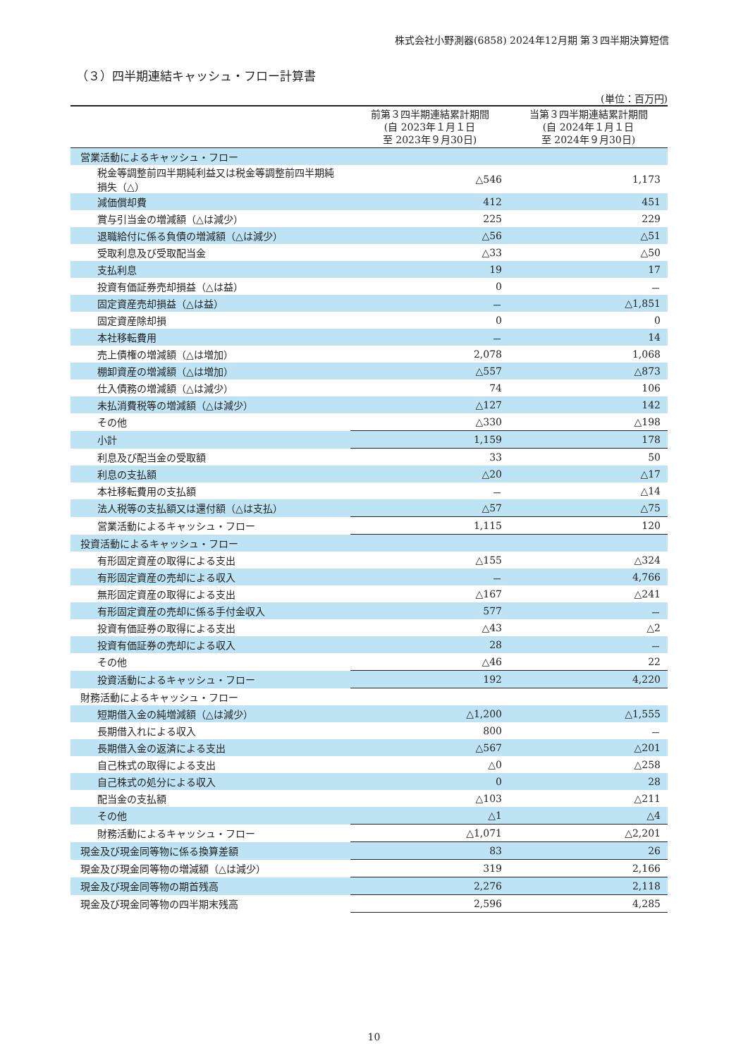株式会社小野測器(6858) 2024年12月期 第３四半期決算短信
（３）四半期連結キャッシュ・フロー計算書
(単位：百万円)
| | 前第３四半期連結累計期間 (自 2023年１月１日 至 2023年９月30日) | 当第３四半期連結累計期間 (自 2024年１月１日 至 2024年９月30日) |
| --- | --- | --- |
| 営業活動によるキャッシュ・フロー | | |
| 税金等調整前四半期純利益又は税金等調整前四半期純損失（△） | △546 | 1,173 |
| 減価償却費 | 412 | 451 |
| 賞与引当金の増減額（△は減少） | 225 | 229 |
| 退職給付に係る負債の増減額（△は減少） | △56 | △51 |
| 受取利息及び受取配当金 | △33 | △50 |
| 支払利息 | 19 | 17 |
| 投資有価証券売却損益（△は益） | 0 | － |
| 固定資産売却損益（△は益） | － | △1,851 |
| 固定資産除却損 | 0 | 0 |
| 本社移転費用 | － | 14 |
| 売上債権の増減額（△は増加） | 2,078 | 1,068 |
| 棚卸資産の増減額（△は増加） | △557 | △873 |
| 仕入債務の増減額（△は減少） | 74 | 106 |
| 未払消費税等の増減額（△は減少） | △127 | 142 |
| その他 | △330 | △198 |
| 小計 | 1,159 | 178 |
| 利息及び配当金の受取額 | 33 | 50 |
| 利息の支払額 | △20 | △17 |
| 本社移転費用の支払額 | － | △14 |
| 法人税等の支払額又は還付額（△は支払） | △57 | △75 |
| 営業活動によるキャッシュ・フロー | 1,115 | 120 |
| 投資活動によるキャッシュ・フロー | | |
| 有形固定資産の取得による支出 | △155 | △324 |
| 有形固定資産の売却による収入 | － | 4,766 |
| 無形固定資産の取得による支出 | △167 | △241 |
| 有形固定資産の売却に係る手付金収入 | 577 | － |
| 投資有価証券の取得による支出 | △43 | △2 |
| 投資有価証券の売却による収入 | 28 | － |
| その他 | △46 | 22 |
| 投資活動によるキャッシュ・フロー | 192 | 4,220 |
| 財務活動によるキャッシュ・フロー | | |
| 短期借入金の純増減額（△は減少） | △1,200 | △1,555 |
| 長期借入れによる収入 | 800 | － |
| 長期借入金の返済による支出 | △567 | △201 |
| 自己株式の取得による支出 | △0 | △258 |
| 自己株式の処分による収入 | 0 | 28 |
| 配当金の支払額 | △103 | △211 |
| その他 | △1 | △4 |
| 財務活動によるキャッシュ・フロー | △1,071 | △2,201 |
| 現金及び現金同等物に係る換算差額 | 83 | 26 |
| 現金及び現金同等物の増減額（△は減少） | 319 | 2,166 |
| 現金及び現金同等物の期首残高 | 2,276 | 2,118 |
| 現金及び現金同等物の四半期末残高 | 2,596 | 4,285 |
10